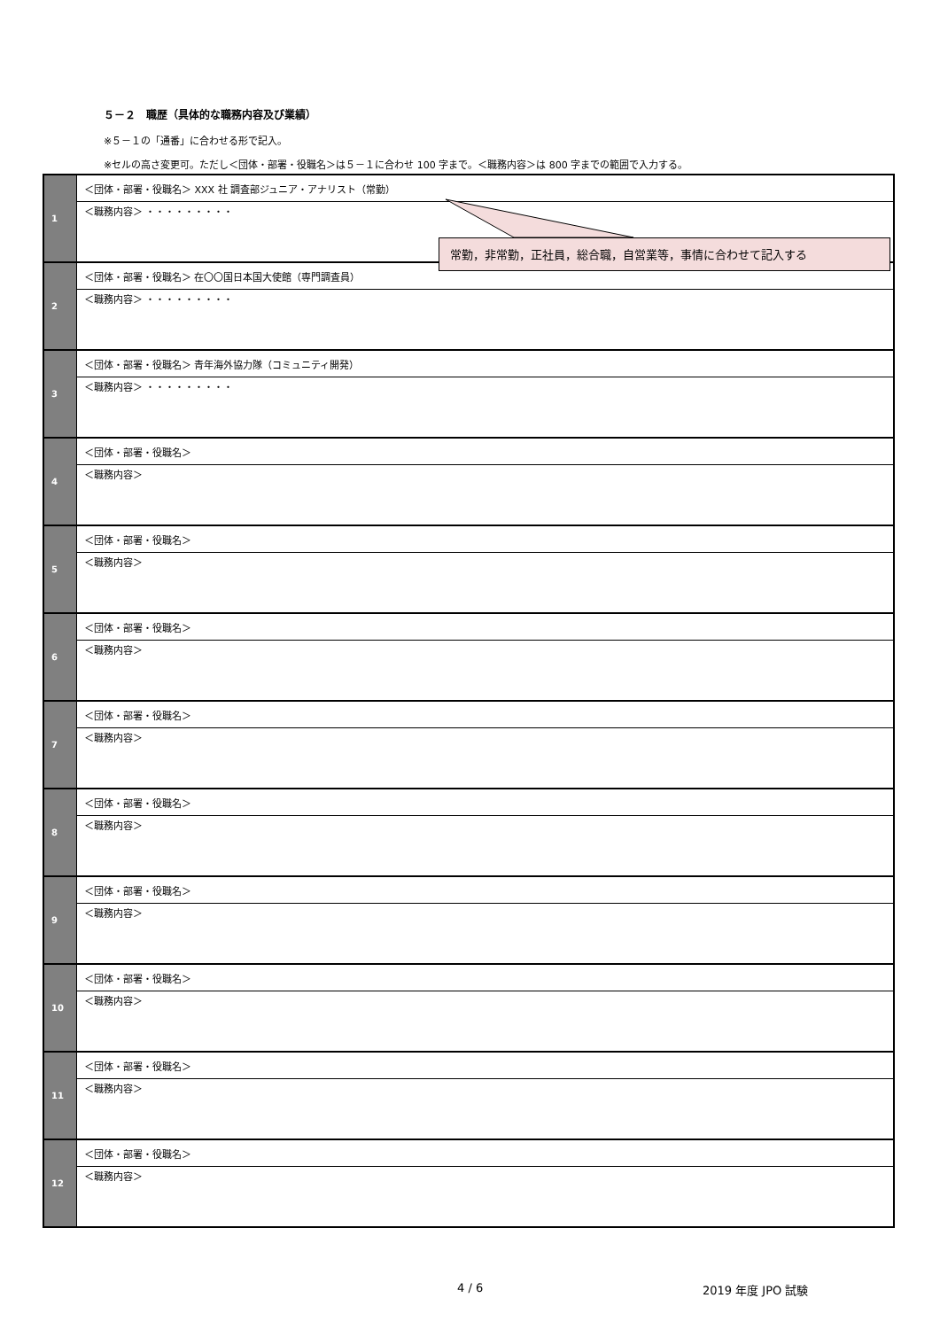５－２　職歴（具体的な職務内容及び業績）
※５－１の「通番」に合わせる形で記入。
※セルの高さ変更可。ただし＜団体・部署・役職名＞は５－１に合わせ 100 字まで。＜職務内容＞は 800 字までの範囲で入力する。
| 1 | ＜団体・部署・役職名＞ XXX 社 調査部ジュニア・アナリスト（常勤） |
| | ＜職務内容＞ ・・・・・・・・・ |
| 2 | ＜団体・部署・役職名＞ 在〇〇国日本国大使館（専門調査員） |
| | ＜職務内容＞ ・・・・・・・・・ |
| 3 | ＜団体・部署・役職名＞ 青年海外協力隊（コミュニティ開発） |
| | ＜職務内容＞ ・・・・・・・・・ |
| 4 | ＜団体・部署・役職名＞ |
| | ＜職務内容＞ |
| 5 | ＜団体・部署・役職名＞ |
| | ＜職務内容＞ |
| 6 | ＜団体・部署・役職名＞ |
| | ＜職務内容＞ |
| 7 | ＜団体・部署・役職名＞ |
| | ＜職務内容＞ |
| 8 | ＜団体・部署・役職名＞ |
| | ＜職務内容＞ |
| 9 | ＜団体・部署・役職名＞ |
| | ＜職務内容＞ |
| 10 | ＜団体・部署・役職名＞ |
| | ＜職務内容＞ |
| 11 | ＜団体・部署・役職名＞ |
| | ＜職務内容＞ |
| 12 | ＜団体・部署・役職名＞ |
| | ＜職務内容＞ |
常勤，非常勤，正社員，総合職，自営業等，事情に合わせて記入する
4 / 6 2019 年度 JPO 試験